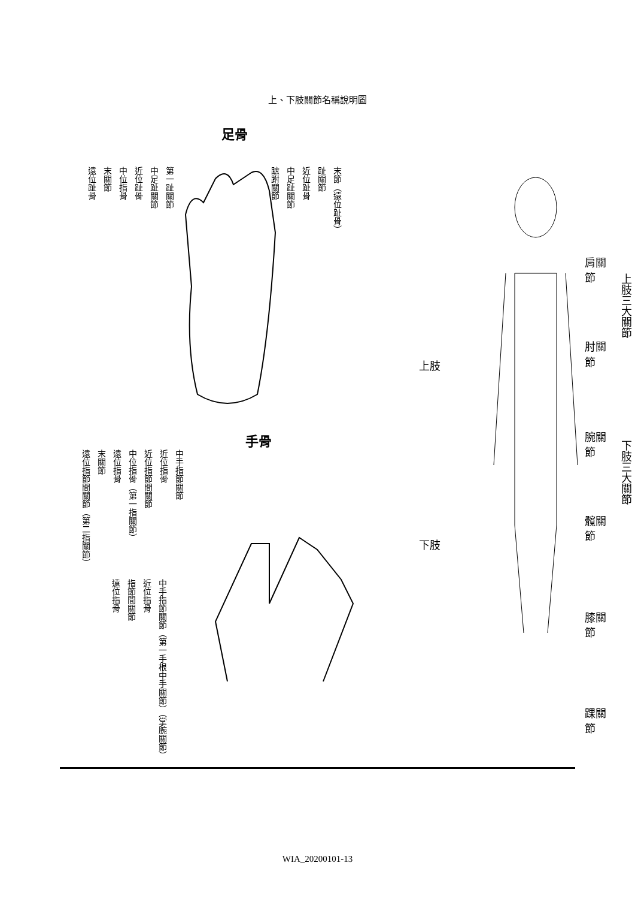上、下肢關節名稱說明圖
足骨
遠位趾骨 末關節 中位指骨 近位趾骨 中足趾關節 第一趾關節 蹠跗關節 中足趾關節 近位趾骨 趾關節 末節（遠位趾骨）
手骨
遠位指節間關節（第二指關節） 末關節 遠位指骨 中位指骨（第一指關節） 近位指節間關節 近位指骨 中手指節關節
遠位指骨 指節間關節 近位指骨 中手指節關節（第一手根中手關節）（掌腕關節）
上肢
下肢
肩關節
肘關節
腕關節
髖關節
膝關節
踝關節
上肢三大關節
下肢三大關節
WIA_20200101-13